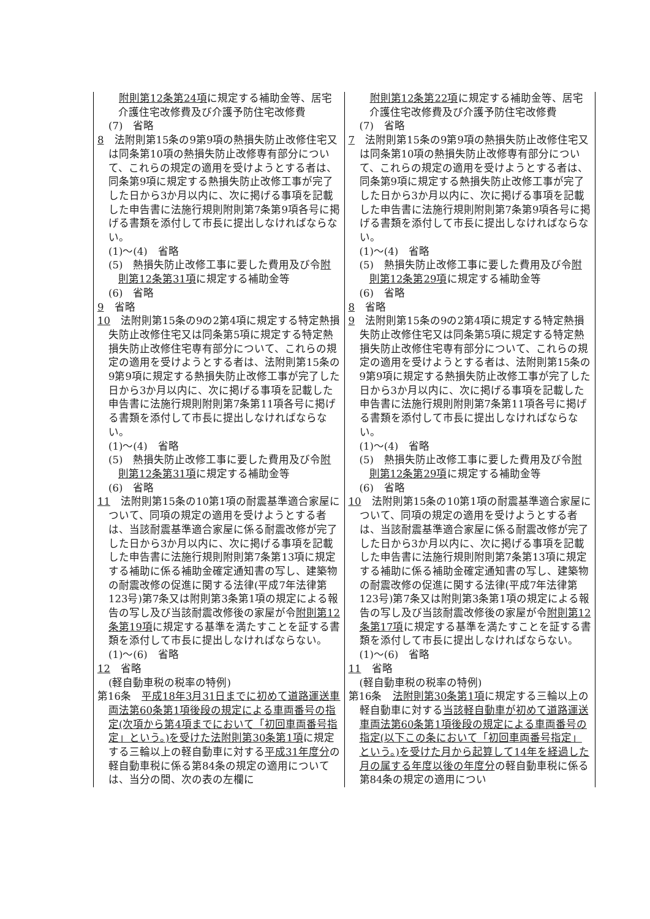| 附則第12条第24項 に規定する補助金等、居宅介護住宅改修費及び介護予防住宅改修費 (7) 省略 8 法附則第15条の9第9項の熱損失防止改修住宅又は同条第10項の熱損失防止改修専有部分について、これらの規定の適用を受けようとする者は、同条第9項に規定する熱損失防止改修工事が完了した日から3か月以内に、次に掲げる事項を記載した申告書に法施行規則附則第7条第9項各号に掲げる書類を添付して市長に提出しなければならない。 (1)～(4) 省略 (5) 熱損失防止改修工事に要した費用及び令 附則第12条第31項 に規定する補助金等 (6) 省略 9 省略 10 法附則第15条の9の2第4項に規定する特定熱損失防止改修住宅又は同条第5項に規定する特定熱損失防止改修住宅専有部分について、これらの規定の適用を受けようとする者は、法附則第15条の9第9項に規定する熱損失防止改修工事が完了した日から3か月以内に、次に掲げる事項を記載した申告書に法施行規則附則第7条第11項各号に掲げる書類を添付して市長に提出しなければならない。 (1)～(4) 省略 (5) 熱損失防止改修工事に要した費用及び令 附則第12条第31項 に規定する補助金等 (6) 省略 11 法附則第15条の10第1項の耐震基準適合家屋について、同項の規定の適用を受けようとする者は、当該耐震基準適合家屋に係る耐震改修が完了した日から3か月以内に、次に掲げる事項を記載した申告書に法施行規則附則第7条第13項に規定する補助に係る補助金確定通知書の写し、建築物の耐震改修の促進に関する法律(平成7年法律第123号)第7条又は附則第3条第1項の規定による報告の写し及び当該耐震改修後の家屋が令 附則第12条第19項 に規定する基準を満たすことを証する書類を添付して市長に提出しなければならない。 (1)～(6) 省略 12 省略 (軽自動車税の税率の特例) 第16条 平成18年3月31日までに初めて道路運送車両法第60条第1項後段の規定による車両番号の指定(次項から第4項までにおいて「初回車両番号指定」という。)を受けた法附則第30条第1項 に規定する三輪以上の軽自動車に対する 平成31年度分 の軽自動車税に係る第84条の規定の適用については、当分の間、次の表の左欄に | 附則第12条第22項 に規定する補助金等、居宅介護住宅改修費及び介護予防住宅改修費 (7) 省略 7 法附則第15条の9第9項の熱損失防止改修住宅又は同条第10項の熱損失防止改修専有部分について、これらの規定の適用を受けようとする者は、同条第9項に規定する熱損失防止改修工事が完了した日から3か月以内に、次に掲げる事項を記載した申告書に法施行規則附則第7条第9項各号に掲げる書類を添付して市長に提出しなければならない。 (1)～(4) 省略 (5) 熱損失防止改修工事に要した費用及び令 附則第12条第29項 に規定する補助金等 (6) 省略 8 省略 9 法附則第15条の9の2第4項に規定する特定熱損失防止改修住宅又は同条第5項に規定する特定熱損失防止改修住宅専有部分について、これらの規定の適用を受けようとする者は、法附則第15条の9第9項に規定する熱損失防止改修工事が完了した日から3か月以内に、次に掲げる事項を記載した申告書に法施行規則附則第7条第11項各号に掲げる書類を添付して市長に提出しなければならない。 (1)～(4) 省略 (5) 熱損失防止改修工事に要した費用及び令 附則第12条第29項 に規定する補助金等 (6) 省略 10 法附則第15条の10第1項の耐震基準適合家屋について、同項の規定の適用を受けようとする者は、当該耐震基準適合家屋に係る耐震改修が完了した日から3か月以内に、次に掲げる事項を記載した申告書に法施行規則附則第7条第13項に規定する補助に係る補助金確定通知書の写し、建築物の耐震改修の促進に関する法律(平成7年法律第123号)第7条又は附則第3条第1項の規定による報告の写し及び当該耐震改修後の家屋が令 附則第12条第17項 に規定する基準を満たすことを証する書類を添付して市長に提出しなければならない。 (1)～(6) 省略 11 省略 (軽自動車税の税率の特例) 第16条 法附則第30条第1項 に規定する三輪以上の軽自動車に対する 当該軽自動車が初めて道路運送車両法第60条第1項後段の規定による車両番号の指定(以下この条において「初回車両番号指定」という。)を受けた月から起算して14年を経過した月の属する年度以後の年度分 の軽自動車税に係る第84条の規定の適用につい |